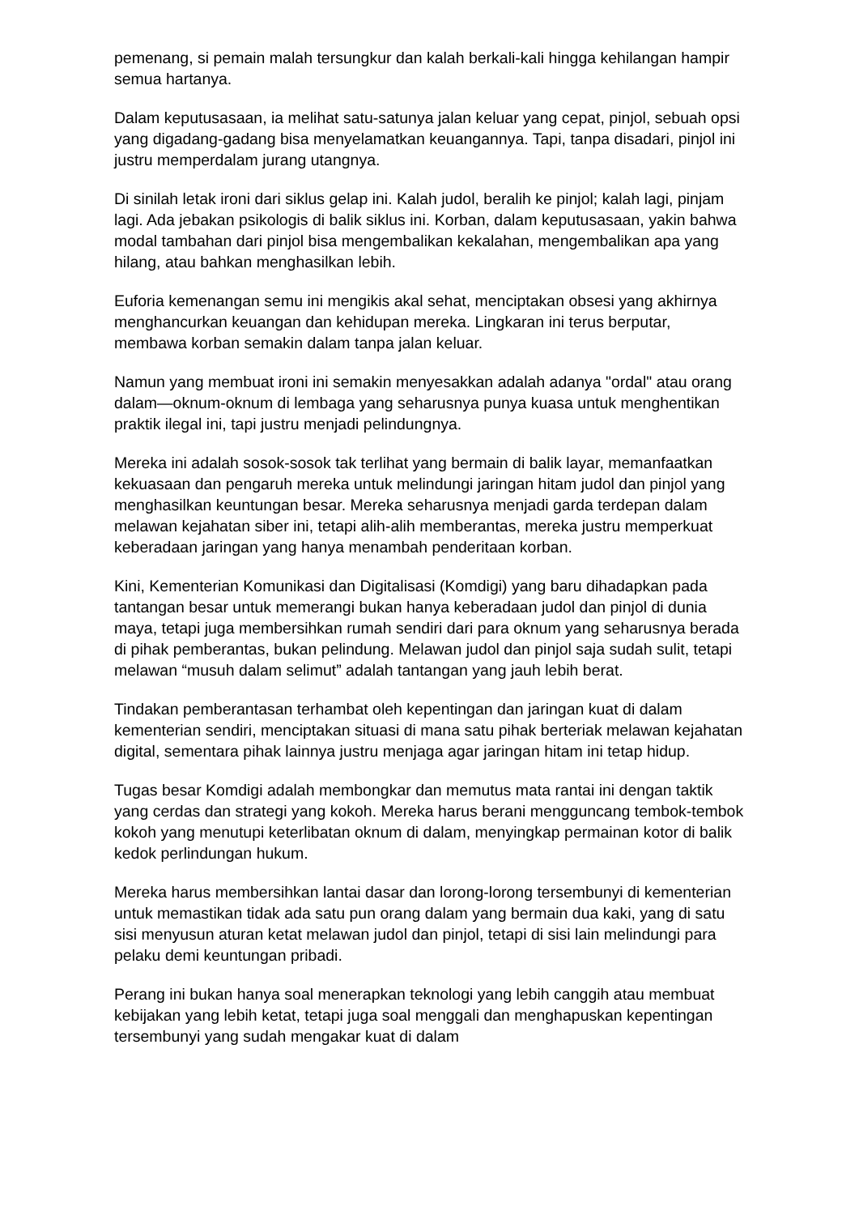pemenang, si pemain malah tersungkur dan kalah berkali-kali hingga kehilangan hampir semua hartanya.
Dalam keputusasaan, ia melihat satu-satunya jalan keluar yang cepat, pinjol, sebuah opsi yang digadang-gadang bisa menyelamatkan keuangannya. Tapi, tanpa disadari, pinjol ini justru memperdalam jurang utangnya.
Di sinilah letak ironi dari siklus gelap ini. Kalah judol, beralih ke pinjol; kalah lagi, pinjam lagi. Ada jebakan psikologis di balik siklus ini. Korban, dalam keputusasaan, yakin bahwa modal tambahan dari pinjol bisa mengembalikan kekalahan, mengembalikan apa yang hilang, atau bahkan menghasilkan lebih.
Euforia kemenangan semu ini mengikis akal sehat, menciptakan obsesi yang akhirnya menghancurkan keuangan dan kehidupan mereka. Lingkaran ini terus berputar, membawa korban semakin dalam tanpa jalan keluar.
Namun yang membuat ironi ini semakin menyesakkan adalah adanya "ordal" atau orang dalam—oknum-oknum di lembaga yang seharusnya punya kuasa untuk menghentikan praktik ilegal ini, tapi justru menjadi pelindungnya.
Mereka ini adalah sosok-sosok tak terlihat yang bermain di balik layar, memanfaatkan kekuasaan dan pengaruh mereka untuk melindungi jaringan hitam judol dan pinjol yang menghasilkan keuntungan besar. Mereka seharusnya menjadi garda terdepan dalam melawan kejahatan siber ini, tetapi alih-alih memberantas, mereka justru memperkuat keberadaan jaringan yang hanya menambah penderitaan korban.
Kini, Kementerian Komunikasi dan Digitalisasi (Komdigi) yang baru dihadapkan pada tantangan besar untuk memerangi bukan hanya keberadaan judol dan pinjol di dunia maya, tetapi juga membersihkan rumah sendiri dari para oknum yang seharusnya berada di pihak pemberantas, bukan pelindung. Melawan judol dan pinjol saja sudah sulit, tetapi melawan “musuh dalam selimut” adalah tantangan yang jauh lebih berat.
Tindakan pemberantasan terhambat oleh kepentingan dan jaringan kuat di dalam kementerian sendiri, menciptakan situasi di mana satu pihak berteriak melawan kejahatan digital, sementara pihak lainnya justru menjaga agar jaringan hitam ini tetap hidup.
Tugas besar Komdigi adalah membongkar dan memutus mata rantai ini dengan taktik yang cerdas dan strategi yang kokoh. Mereka harus berani mengguncang tembok-tembok kokoh yang menutupi keterlibatan oknum di dalam, menyingkap permainan kotor di balik kedok perlindungan hukum.
Mereka harus membersihkan lantai dasar dan lorong-lorong tersembunyi di kementerian untuk memastikan tidak ada satu pun orang dalam yang bermain dua kaki, yang di satu sisi menyusun aturan ketat melawan judol dan pinjol, tetapi di sisi lain melindungi para pelaku demi keuntungan pribadi.
Perang ini bukan hanya soal menerapkan teknologi yang lebih canggih atau membuat kebijakan yang lebih ketat, tetapi juga soal menggali dan menghapuskan kepentingan tersembunyi yang sudah mengakar kuat di dalam